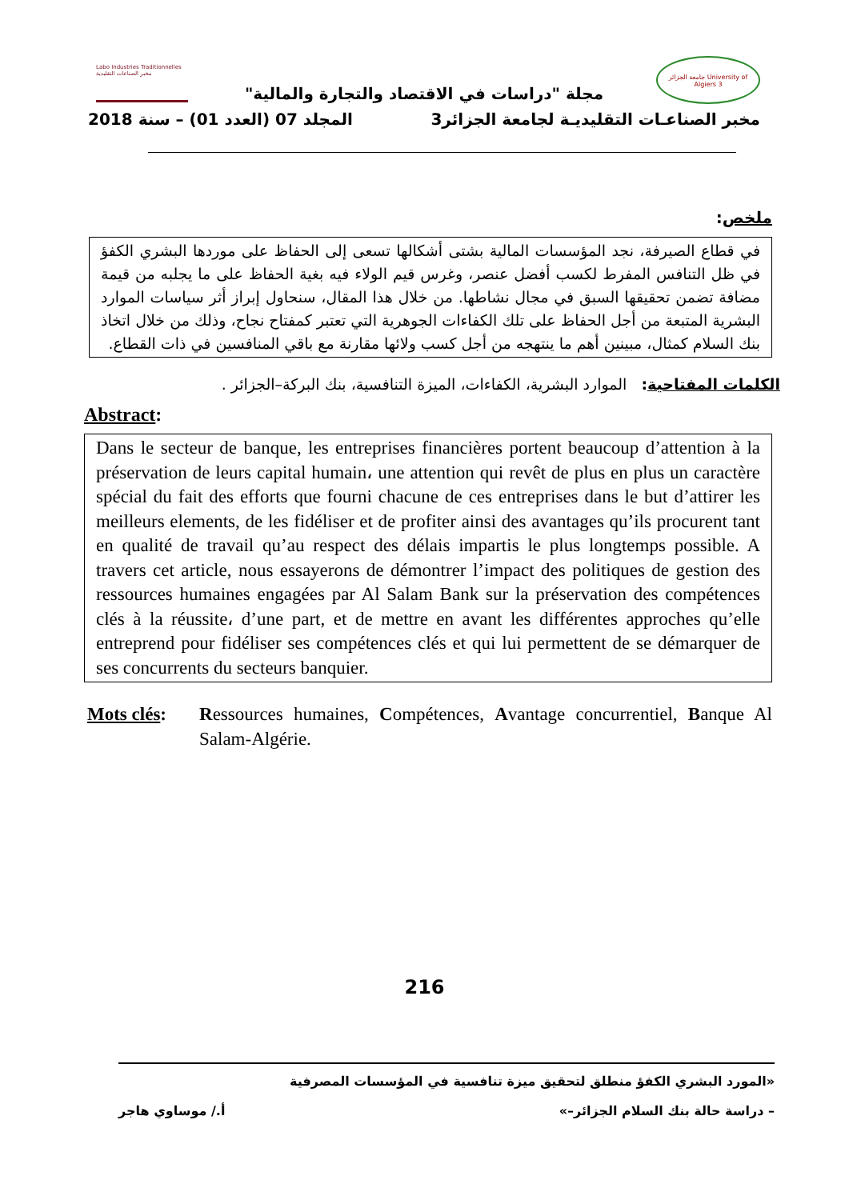Labo Industries Traditionnelles مخبر الصناعات التقليدية
جامعة الجزائر University of Algiers 3
مجلة "دراسات في الاقتصاد والتجارة والمالية"
مخبر الصناعـات التقليديـة لجامعة الجزائر3 المجلد 07 (العدد 01) – سنة 2018
ملخص:
في قطاع الصيرفة، نجد المؤسسات المالية بشتى أشكالها تسعى إلى الحفاظ على موردها البشري الكفؤ في ظل التنافس المفرط لكسب أفضل عنصر، وغرس قيم الولاء فيه بغية الحفاظ على ما يجلبه من قيمة مضافة تضمن تحقيقها السبق في مجال نشاطها. من خلال هذا المقال، سنحاول إبراز أثر سياسات الموارد البشرية المتبعة من أجل الحفاظ على تلك الكفاءات الجوهرية التي تعتبر كمفتاح نجاح، وذلك من خلال اتخاذ بنك السلام كمثال، مبينين أهم ما ينتهجه من أجل كسب ولائها مقارنة مع باقي المنافسين في ذات القطاع.
الكلمات المفتاحية: الموارد البشرية، الكفاءات، الميزة التنافسية، بنك البركة–الجزائر .
Abstract:
Dans le secteur de banque, les entreprises financières portent beaucoup d’attention à la préservation de leurs capital humain، une attention qui revêt de plus en plus un caractère spécial du fait des efforts que fourni chacune de ces entreprises dans le but d’attirer les meilleurs elements, de les fidéliser et de profiter ainsi des avantages qu’ils procurent tant en qualité de travail qu’au respect des délais impartis le plus longtemps possible. A travers cet article, nous essayerons de démontrer l’impact des politiques de gestion des ressources humaines engagées par Al Salam Bank sur la préservation des compétences clés à la réussite، d’une part, et de mettre en avant les différentes approches qu’elle entreprend pour fidéliser ses compétences clés et qui lui permettent de se démarquer de ses concurrents du secteurs banquier.
Mots clés: Ressources humaines, Compétences, Avantage concurrentiel, Banque Al Salam-Algérie.
216
«المورد البشري الكفؤ منطلق لتحقيق ميزة تنافسية في المؤسسات المصرفية
– دراسة حالة بنك السلام الجزائر–» أ./ موساوي هاجر